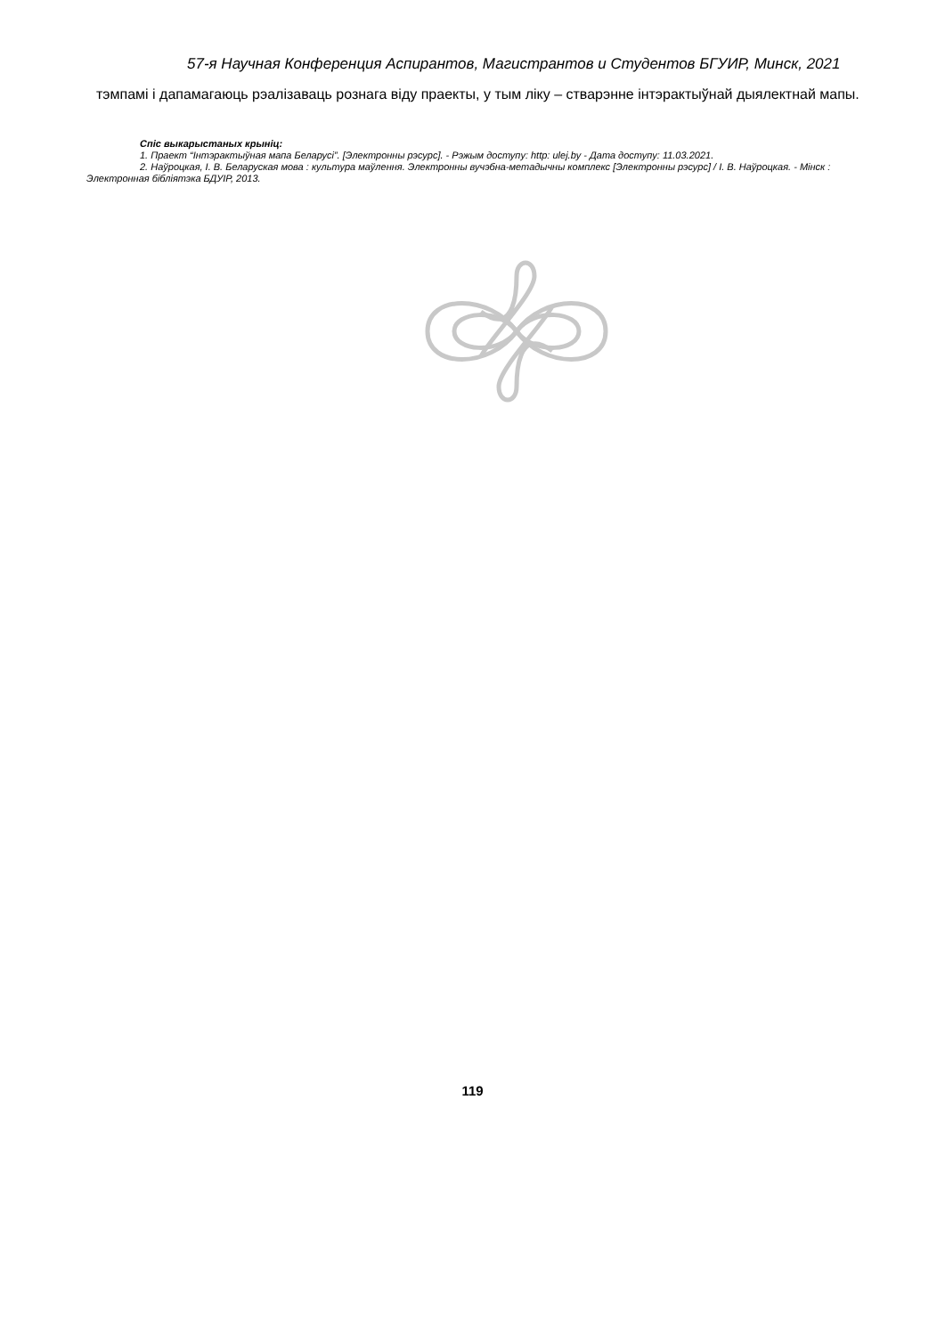57-я Научная Конференция Аспирантов, Магистрантов и Студентов БГУИР, Минск, 2021
тэмпамі і дапамагаюць рэалізаваць рознага віду праекты, у тым ліку – стварэнне інтэрактыўнай дыялектнай мапы.
Спіс выкарыстаных крыніц:
1. Праект “Інтэрактыўная мапа Беларусі”. [Электронны рэсурс]. - Рэжым доступу: http: ulej.by - Дата доступу: 11.03.2021.
2. Наўроцкая, І. В. Беларуская мова : культура маўлення. Электронны вучэбна-метадычны комплекс [Электронны рэсурс] / І. В. Наўроцкая. - Мінск : Электронная бібліятэка БДУІР, 2013.
119